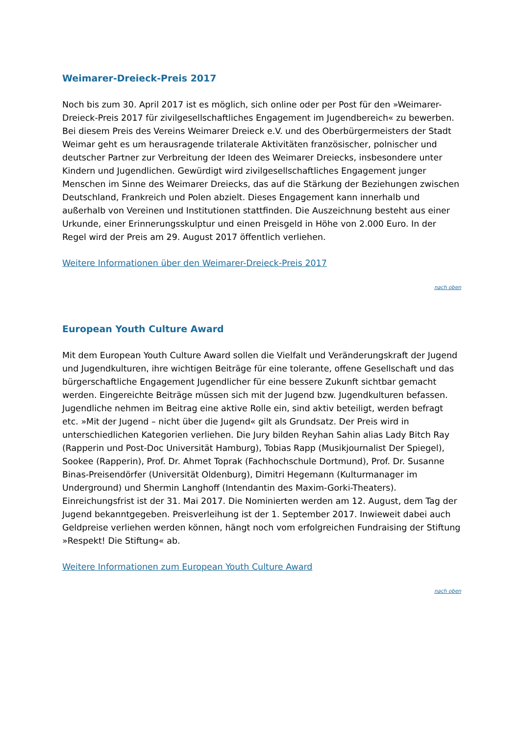Weimarer-Dreieck-Preis 2017
Noch bis zum 30. April 2017 ist es möglich, sich online oder per Post für den »Weimarer-Dreieck-Preis 2017 für zivilgesellschaftliches Engagement im Jugendbereich« zu bewerben. Bei diesem Preis des Vereins Weimarer Dreieck e.V. und des Oberbürgermeisters der Stadt Weimar geht es um herausragende trilaterale Aktivitäten französischer, polnischer und deutscher Partner zur Verbreitung der Ideen des Weimarer Dreiecks, insbesondere unter Kindern und Jugendlichen. Gewürdigt wird zivilgesellschaftliches Engagement junger Menschen im Sinne des Weimarer Dreiecks, das auf die Stärkung der Beziehungen zwischen Deutschland, Frankreich und Polen abzielt. Dieses Engagement kann innerhalb und außerhalb von Vereinen und Institutionen stattfinden. Die Auszeichnung besteht aus einer Urkunde, einer Erinnerungsskulptur und einen Preisgeld in Höhe von 2.000 Euro. In der Regel wird der Preis am 29. August 2017 öffentlich verliehen.
Weitere Informationen über den Weimarer-Dreieck-Preis 2017
nach oben
European Youth Culture Award
Mit dem European Youth Culture Award sollen die Vielfalt und Veränderungskraft der Jugend und Jugendkulturen, ihre wichtigen Beiträge für eine tolerante, offene Gesellschaft und das bürgerschaftliche Engagement Jugendlicher für eine bessere Zukunft sichtbar gemacht werden. Eingereichte Beiträge müssen sich mit der Jugend bzw. Jugendkulturen befassen. Jugendliche nehmen im Beitrag eine aktive Rolle ein, sind aktiv beteiligt, werden befragt etc. »Mit der Jugend – nicht über die Jugend« gilt als Grundsatz. Der Preis wird in unterschiedlichen Kategorien verliehen. Die Jury bilden Reyhan Sahin alias Lady Bitch Ray (Rapperin und Post-Doc Universität Hamburg), Tobias Rapp (Musikjournalist Der Spiegel), Sookee (Rapperin), Prof. Dr. Ahmet Toprak (Fachhochschule Dortmund), Prof. Dr. Susanne Binas-Preisendörfer (Universität Oldenburg), Dimitri Hegemann (Kulturmanager im Underground) und Shermin Langhoff (Intendantin des Maxim-Gorki-Theaters). Einreichungsfrist ist der 31. Mai 2017. Die Nominierten werden am 12. August, dem Tag der Jugend bekanntgegeben. Preisverleihung ist der 1. September 2017. Inwieweit dabei auch Geldpreise verliehen werden können, hängt noch vom erfolgreichen Fundraising der Stiftung »Respekt! Die Stiftung« ab.
Weitere Informationen zum European Youth Culture Award
nach oben